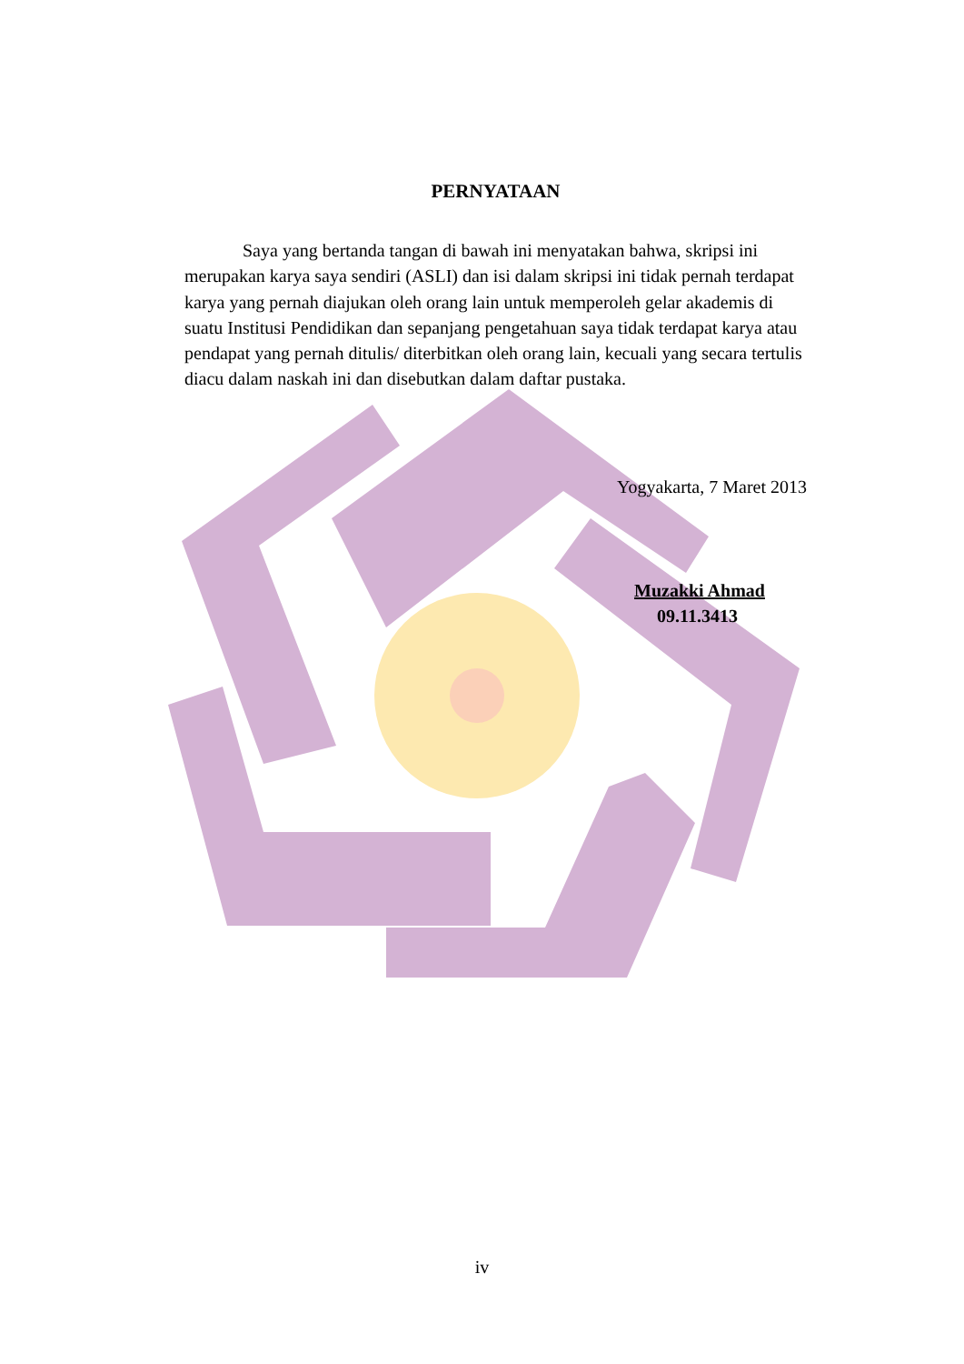PERNYATAAN
Saya yang bertanda tangan di bawah ini menyatakan bahwa, skripsi ini merupakan karya saya sendiri (ASLI) dan isi dalam skripsi ini tidak pernah terdapat karya yang pernah diajukan oleh orang lain untuk memperoleh gelar akademis di suatu Institusi Pendidikan dan sepanjang pengetahuan saya tidak terdapat karya atau pendapat yang pernah ditulis/ diterbitkan oleh orang lain, kecuali yang secara tertulis diacu dalam naskah ini dan disebutkan dalam daftar pustaka.
Yogyakarta, 7 Maret 2013
Muzakki Ahmad
09.11.3413
iv